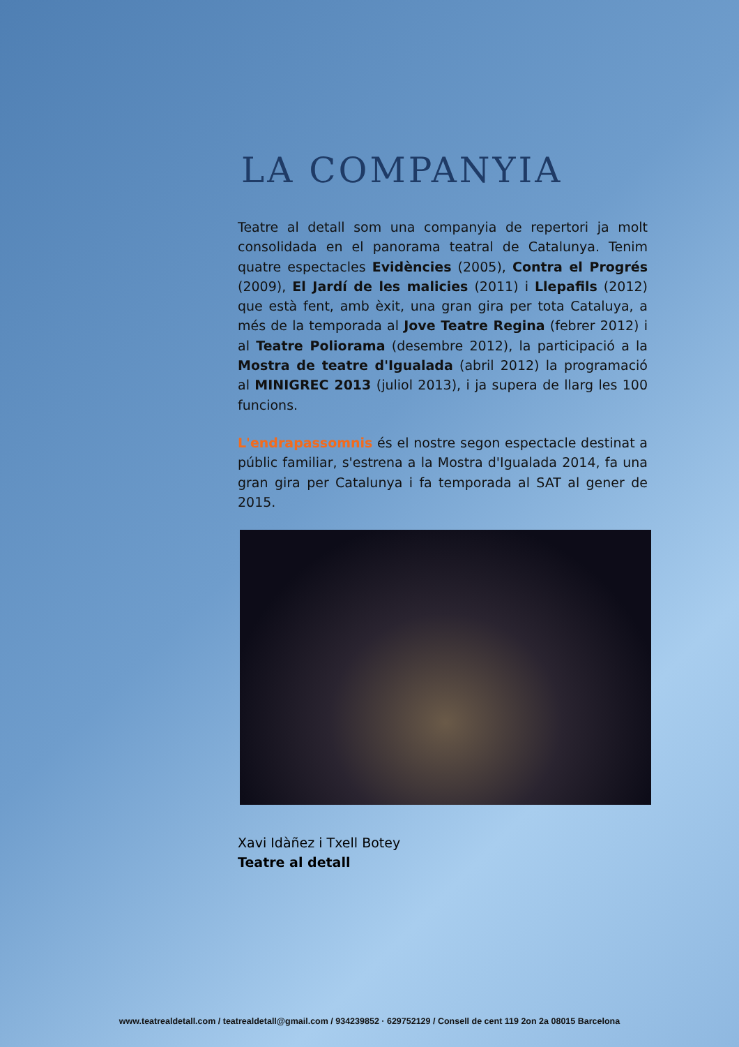LA COMPANYIA
Teatre al detall som una companyia de repertori ja molt consolidada en el panorama teatral de Catalunya. Tenim quatre espectacles Evidències (2005), Contra el Progrés (2009), El Jardí de les malicies (2011) i Llepafils (2012) que està fent, amb èxit, una gran gira per tota Cataluya, a més de la temporada al Jove Teatre Regina (febrer 2012) i al Teatre Poliorama (desembre 2012), la participació a la Mostra de teatre d'Igualada (abril 2012) la programació al MINIGREC 2013 (juliol 2013), i ja supera de llarg les 100 funcions.
L'endrapassomnis és el nostre segon espectacle destinat a públic familiar, s'estrena a la Mostra d'Igualada 2014, fa una gran gira per Catalunya i fa temporada al SAT al gener de 2015.
Xavi Idàñez i Txell Botey
Teatre al detall
www.teatrealdetall.com / teatrealdetall@gmail.com / 934239852 · 629752129 / Consell de cent 119 2on 2a 08015 Barcelona